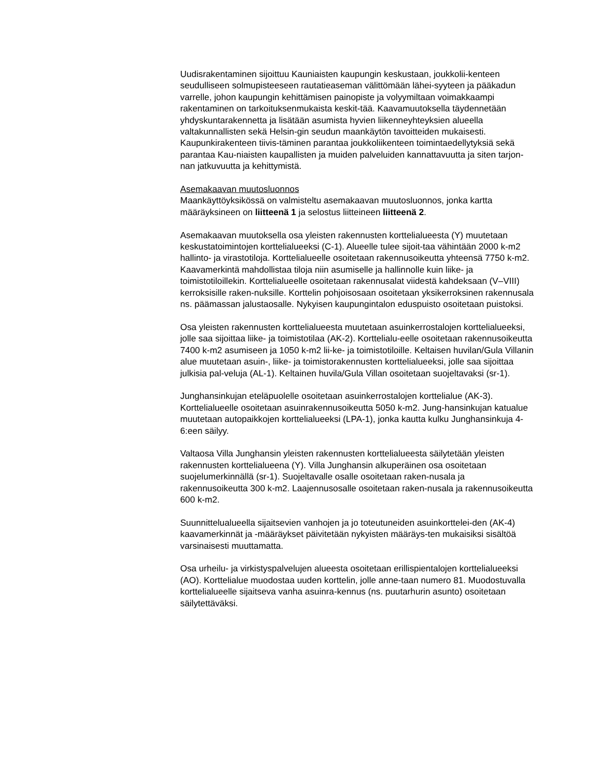Uudisrakentaminen sijoittuu Kauniaisten kaupungin keskustaan, joukkolii-kenteen seudulliseen solmupisteeseen rautatieaseman välittömään lähei-syyteen ja pääkadun varrelle, johon kaupungin kehittämisen painopiste ja volyymiltaan voimakkaampi rakentaminen on tarkoituksenmukaista keskit-tää. Kaavamuutoksella täydennetään yhdyskuntarakennetta ja lisätään asumista hyvien liikenneyhteyksien alueella valtakunnallisten sekä Helsin-gin seudun maankäytön tavoitteiden mukaisesti. Kaupunkirakenteen tiivis-täminen parantaa joukkoliikenteen toimintaedellytyksiä sekä parantaa Kau-niaisten kaupallisten ja muiden palveluiden kannattavuutta ja siten tarjon-nan jatkuvuutta ja kehittymistä.
Asemakaavan muutosluonnos
Maankäyttöyksikössä on valmisteltu asemakaavan muutosluonnos, jonka kartta määräyksineen on liitteenä 1 ja selostus liitteineen liitteenä 2.
Asemakaavan muutoksella osa yleisten rakennusten korttelialueesta (Y) muutetaan keskustatoimintojen korttelialueeksi (C-1). Alueelle tulee sijoit-taa vähintään 2000 k-m2 hallinto- ja virastotiloja. Korttelialueelle osoitetaan rakennusoikeutta yhteensä 7750 k-m2. Kaavamerkintä mahdollistaa tiloja niin asumiselle ja hallinnolle kuin liike- ja toimistotiloillekin. Korttelialueelle osoitetaan rakennusalat viidestä kahdeksaan (V–VIII) kerroksisille raken-nuksille. Korttelin pohjoisosaan osoitetaan yksikerroksinen rakennusala ns. päämassan jalustaosalle. Nykyisen kaupungintalon eduspuisto osoitetaan puistoksi.
Osa yleisten rakennusten korttelialueesta muutetaan asuinkerrostalojen korttelialueeksi, jolle saa sijoittaa liike- ja toimistotilaa (AK-2). Korttelialu-eelle osoitetaan rakennusoikeutta 7400 k-m2 asumiseen ja 1050 k-m2 lii-ke- ja toimistotiloille. Keltaisen huvilan/Gula Villanin alue muutetaan asuin-, liike- ja toimistorakennusten korttelialueeksi, jolle saa sijoittaa julkisia pal-veluja (AL-1). Keltainen huvila/Gula Villan osoitetaan suojeltavaksi (sr-1).
Junghansinkujan eteläpuolelle osoitetaan asuinkerrostalojen korttelialue (AK-3). Korttelialueelle osoitetaan asuinrakennusoikeutta 5050 k-m2. Jung-hansinkujan katualue muutetaan autopaikkojen korttelialueeksi (LPA-1), jonka kautta kulku Junghansinkuja 4-6:een säilyy.
Valtaosa Villa Junghansin yleisten rakennusten korttelialueesta säilytetään yleisten rakennusten korttelialueena (Y). Villa Junghansin alkuperäinen osa osoitetaan suojelumerkinnällä (sr-1). Suojeltavalle osalle osoitetaan raken-nusala ja rakennusoikeutta 300 k-m2. Laajennusosalle osoitetaan raken-nusala ja rakennusoikeutta 600 k-m2.
Suunnittelualueella sijaitsevien vanhojen ja jo toteutuneiden asuinkorttelei-den (AK-4) kaavamerkinnät ja -määräykset päivitetään nykyisten määräys-ten mukaisiksi sisältöä varsinaisesti muuttamatta.
Osa urheilu- ja virkistyspalvelujen alueesta osoitetaan erillispientalojen korttelialueeksi (AO). Korttelialue muodostaa uuden korttelin, jolle anne-taan numero 81. Muodostuvalla korttelialueelle sijaitseva vanha asuinra-kennus (ns. puutarhurin asunto) osoitetaan säilytettäväksi.